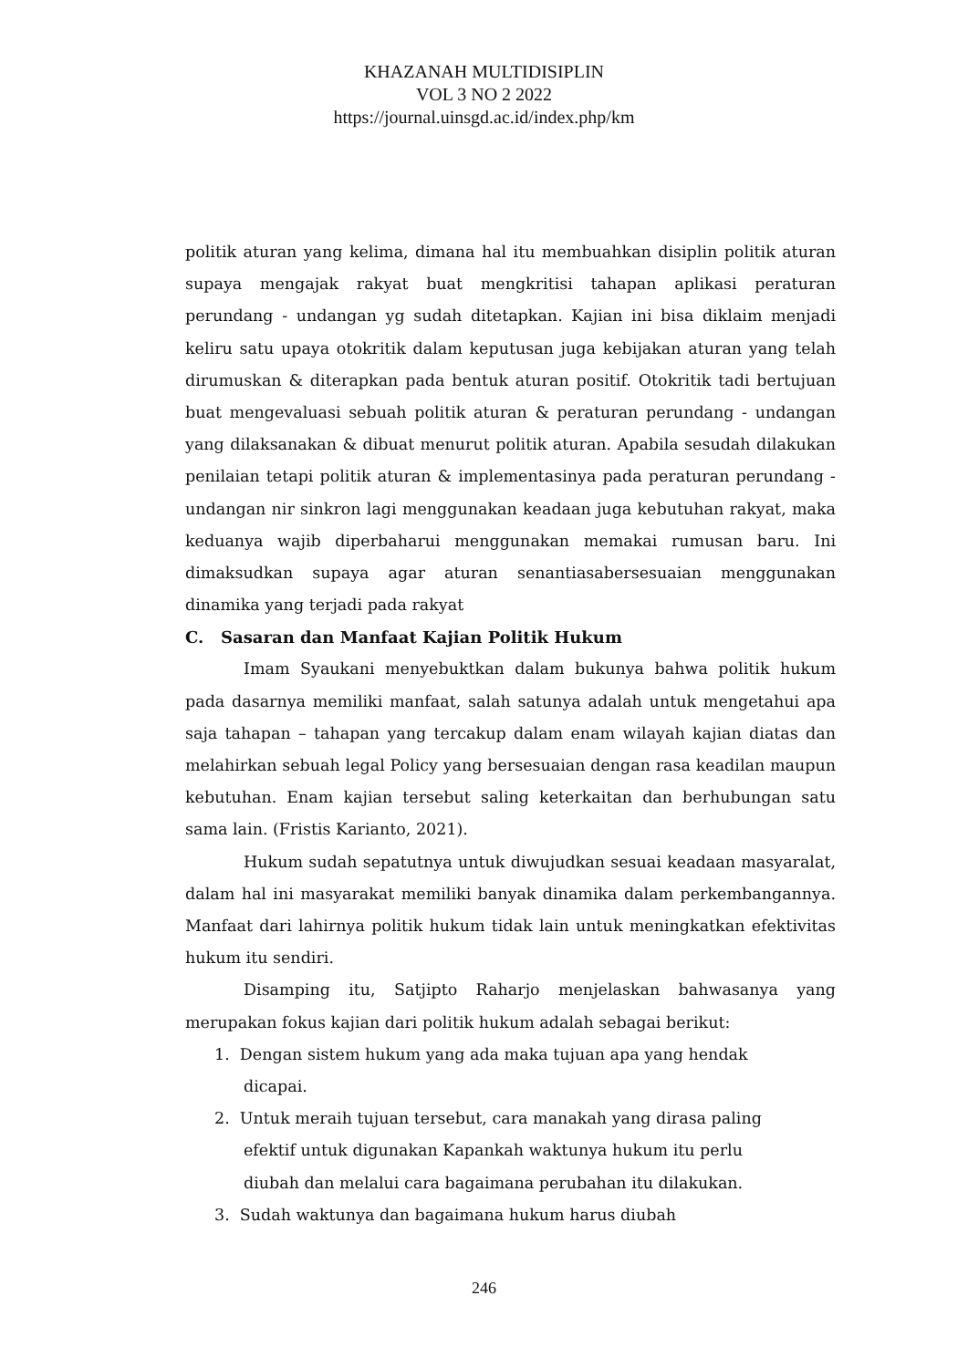KHAZANAH MULTIDISIPLIN
VOL 3 NO 2 2022
https://journal.uinsgd.ac.id/index.php/km
politik aturan yang kelima, dimana hal itu membuahkan disiplin politik aturan supaya mengajak rakyat buat mengkritisi tahapan aplikasi peraturan perundang - undangan yg sudah ditetapkan. Kajian ini bisa diklaim menjadi keliru satu upaya otokritik dalam keputusan juga kebijakan aturan yang telah dirumuskan & diterapkan pada bentuk aturan positif. Otokritik tadi bertujuan buat mengevaluasi sebuah politik aturan & peraturan perundang - undangan yang dilaksanakan & dibuat menurut politik aturan. Apabila sesudah dilakukan penilaian tetapi politik aturan & implementasinya pada peraturan perundang - undangan nir sinkron lagi menggunakan keadaan juga kebutuhan rakyat, maka keduanya wajib diperbaharui menggunakan memakai rumusan baru. Ini dimaksudkan supaya agar aturan senantiasabersesuaian menggunakan dinamika yang terjadi pada rakyat
C. Sasaran dan Manfaat Kajian Politik Hukum
Imam Syaukani menyebuktkan dalam bukunya bahwa politik hukum pada dasarnya memiliki manfaat, salah satunya adalah untuk mengetahui apa saja tahapan – tahapan yang tercakup dalam enam wilayah kajian diatas dan melahirkan sebuah legal Policy yang bersesuaian dengan rasa keadilan maupun kebutuhan. Enam kajian tersebut saling keterkaitan dan berhubungan satu sama lain. (Fristis Karianto, 2021).
Hukum sudah sepatutnya untuk diwujudkan sesuai keadaan masyaralat, dalam hal ini masyarakat memiliki banyak dinamika dalam perkembangannya. Manfaat dari lahirnya politik hukum tidak lain untuk meningkatkan efektivitas hukum itu sendiri.
Disamping itu, Satjipto Raharjo menjelaskan bahwasanya yang merupakan fokus kajian dari politik hukum adalah sebagai berikut:
1. Dengan sistem hukum yang ada maka tujuan apa yang hendak
dicapai.
2. Untuk meraih tujuan tersebut, cara manakah yang dirasa paling
efektif untuk digunakan Kapankah waktunya hukum itu perlu
diubah dan melalui cara bagaimana perubahan itu dilakukan.
3. Sudah waktunya dan bagaimana hukum harus diubah
246